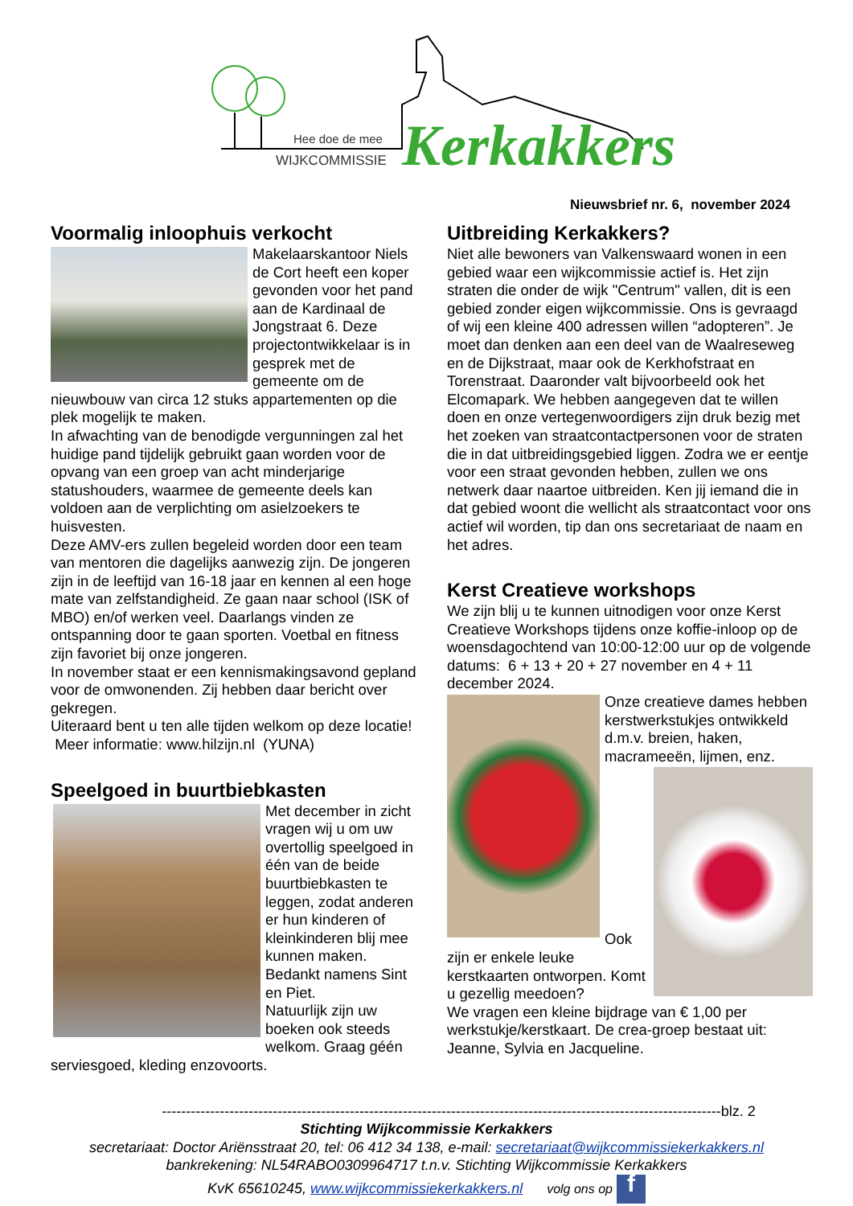Hee doe de mee
WIJKCOMMISSIE
Kerkakkers
Nieuwsbrief nr. 6, november 2024
Voormalig inloophuis verkocht
Makelaarskantoor Niels de Cort heeft een koper gevonden voor het pand aan de Kardinaal de Jongstraat 6. Deze projectontwikkelaar is in gesprek met de gemeente om de nieuwbouw van circa 12 stuks appartementen op die plek mogelijk te maken.
In afwachting van de benodigde vergunningen zal het huidige pand tijdelijk gebruikt gaan worden voor de opvang van een groep van acht minderjarige statushouders, waarmee de gemeente deels kan voldoen aan de verplichting om asielzoekers te huisvesten.
Deze AMV-ers zullen begeleid worden door een team van mentoren die dagelijks aanwezig zijn. De jongeren zijn in de leeftijd van 16-18 jaar en kennen al een hoge mate van zelfstandigheid. Ze gaan naar school (ISK of MBO) en/of werken veel. Daarlangs vinden ze ontspanning door te gaan sporten. Voetbal en fitness zijn favoriet bij onze jongeren.
In november staat er een kennismakingsavond gepland voor de omwonenden. Zij hebben daar bericht over gekregen.
Uiteraard bent u ten alle tijden welkom op deze locatie! Meer informatie: www.hilzijn.nl (YUNA)
Speelgoed in buurtbiebkasten
Met december in zicht vragen wij u om uw overtollig speelgoed in één van de beide buurtbiebkasten te leggen, zodat anderen er hun kinderen of kleinkinderen blij mee kunnen maken. Bedankt namens Sint en Piet.
Natuurlijk zijn uw boeken ook steeds welkom. Graag géén serviesgoed, kleding enzovoorts.
Uitbreiding Kerkakkers?
Niet alle bewoners van Valkenswaard wonen in een gebied waar een wijkcommissie actief is. Het zijn straten die onder de wijk "Centrum" vallen, dit is een gebied zonder eigen wijkcommissie. Ons is gevraagd of wij een kleine 400 adressen willen “adopteren”. Je moet dan denken aan een deel van de Waalreseweg en de Dijkstraat, maar ook de Kerkhofstraat en Torenstraat. Daaronder valt bijvoorbeeld ook het Elcomapark. We hebben aangegeven dat te willen doen en onze vertegenwoordigers zijn druk bezig met het zoeken van straatcontactpersonen voor de straten die in dat uitbreidingsgebied liggen. Zodra we er eentje voor een straat gevonden hebben, zullen we ons netwerk daar naartoe uitbreiden. Ken jij iemand die in dat gebied woont die wellicht als straatcontact voor ons actief wil worden, tip dan ons secretariaat de naam en het adres.
Kerst Creatieve workshops
We zijn blij u te kunnen uitnodigen voor onze Kerst Creatieve Workshops tijdens onze koffie-inloop op de woensdagochtend van 10:00-12:00 uur op de volgende datums: 6 + 13 + 20 + 27 november en 4 + 11 december 2024.
Onze creatieve dames hebben kerstwerkstukjes ontwikkeld d.m.v. breien, haken, macrameeën, lijmen, enz.
Ook zijn er enkele leuke kerstkaarten ontworpen. Komt u gezellig meedoen?
We vragen een kleine bijdrage van € 1,00 per werkstukje/kerstkaart. De crea-groep bestaat uit: Jeanne, Sylvia en Jacqueline.
--------------------------------------------------------------------------------------------------------------------blz. 2
Stichting Wijkcommissie Kerkakkers
secretariaat: Doctor Ariënsstraat 20, tel: 06 412 34 138, e-mail: secretariaat@wijkcommissiekerkakkers.nl
bankrekening: NL54RABO0309964717 t.n.v. Stichting Wijkcommissie Kerkakkers
KvK 65610245, www.wijkcommissiekerkakkers.nl volg ons op f